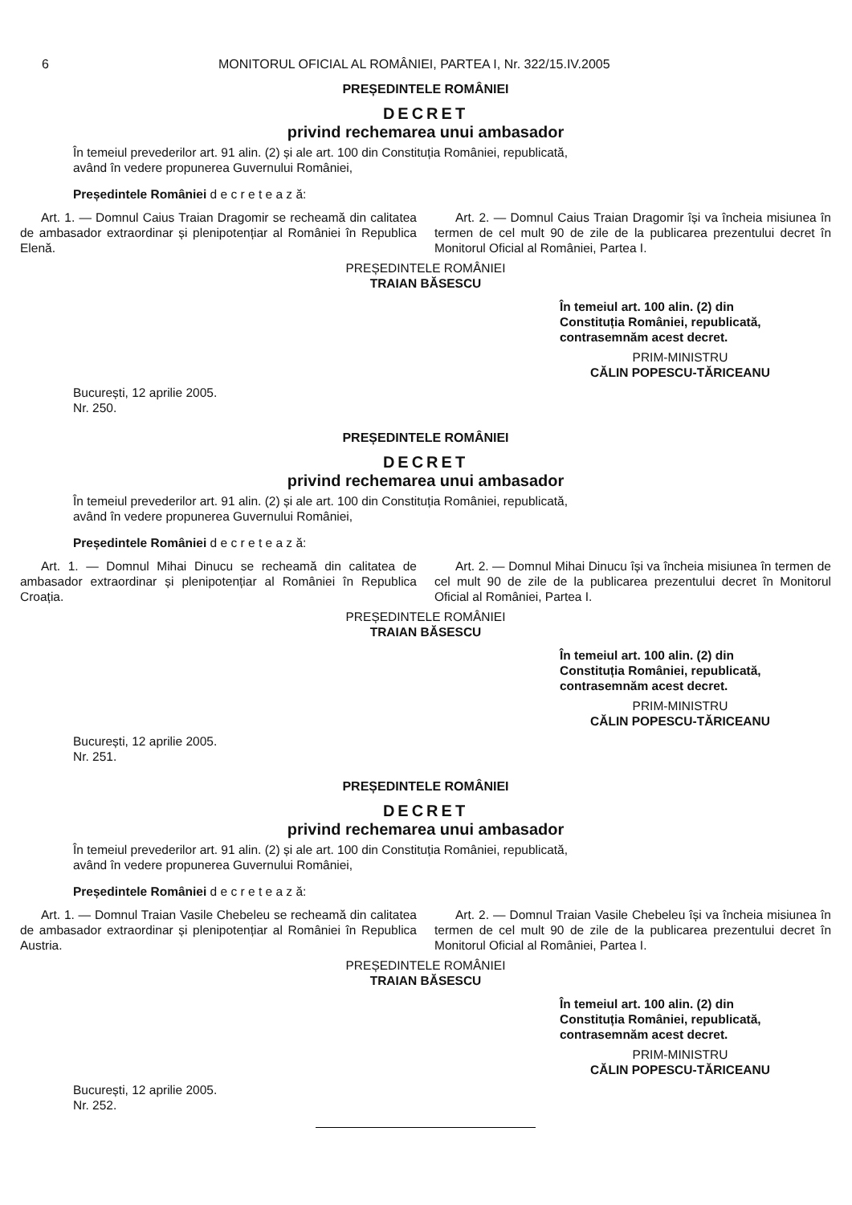6 MONITORUL OFICIAL AL ROMÂNIEI, PARTEA I, Nr. 322/15.IV.2005
PREȘEDINTELE ROMÂNIEI
DECRET
privind rechemarea unui ambasador
În temeiul prevederilor art. 91 alin. (2) și ale art. 100 din Constituția României, republicată,
având în vedere propunerea Guvernului României,
Președintele României d e c r e t e a z ă:
Art. 1. — Domnul Caius Traian Dragomir se recheamă din calitatea de ambasador extraordinar și plenipotențiar al României în Republica Elenă.
Art. 2. — Domnul Caius Traian Dragomir își va încheia misiunea în termen de cel mult 90 de zile de la publicarea prezentului decret în Monitorul Oficial al României, Partea I.
PREȘEDINTELE ROMÂNIEI
TRAIAN BĂSESCU
În temeiul art. 100 alin. (2) din Constituția României, republicată, contrasemnăm acest decret.
PRIM-MINISTRU
CĂLIN POPESCU-TĂRICEANU
București, 12 aprilie 2005.
Nr. 250.
PREȘEDINTELE ROMÂNIEI
DECRET
privind rechemarea unui ambasador
În temeiul prevederilor art. 91 alin. (2) și ale art. 100 din Constituția României, republicată,
având în vedere propunerea Guvernului României,
Președintele României d e c r e t e a z ă:
Art. 1. — Domnul Mihai Dinucu se recheamă din calitatea de ambasador extraordinar și plenipotențiar al României în Republica Croația.
Art. 2. — Domnul Mihai Dinucu își va încheia misiunea în termen de cel mult 90 de zile de la publicarea prezentului decret în Monitorul Oficial al României, Partea I.
PREȘEDINTELE ROMÂNIEI
TRAIAN BĂSESCU
În temeiul art. 100 alin. (2) din Constituția României, republicată, contrasemnăm acest decret.
PRIM-MINISTRU
CĂLIN POPESCU-TĂRICEANU
București, 12 aprilie 2005.
Nr. 251.
PREȘEDINTELE ROMÂNIEI
DECRET
privind rechemarea unui ambasador
În temeiul prevederilor art. 91 alin. (2) și ale art. 100 din Constituția României, republicată,
având în vedere propunerea Guvernului României,
Președintele României d e c r e t e a z ă:
Art. 1. — Domnul Traian Vasile Chebeleu se recheamă din calitatea de ambasador extraordinar și plenipotențiar al României în Republica Austria.
Art. 2. — Domnul Traian Vasile Chebeleu își va încheia misiunea în termen de cel mult 90 de zile de la publicarea prezentului decret în Monitorul Oficial al României, Partea I.
PREȘEDINTELE ROMÂNIEI
TRAIAN BĂSESCU
În temeiul art. 100 alin. (2) din Constituția României, republicată, contrasemnăm acest decret.
PRIM-MINISTRU
CĂLIN POPESCU-TĂRICEANU
București, 12 aprilie 2005.
Nr. 252.